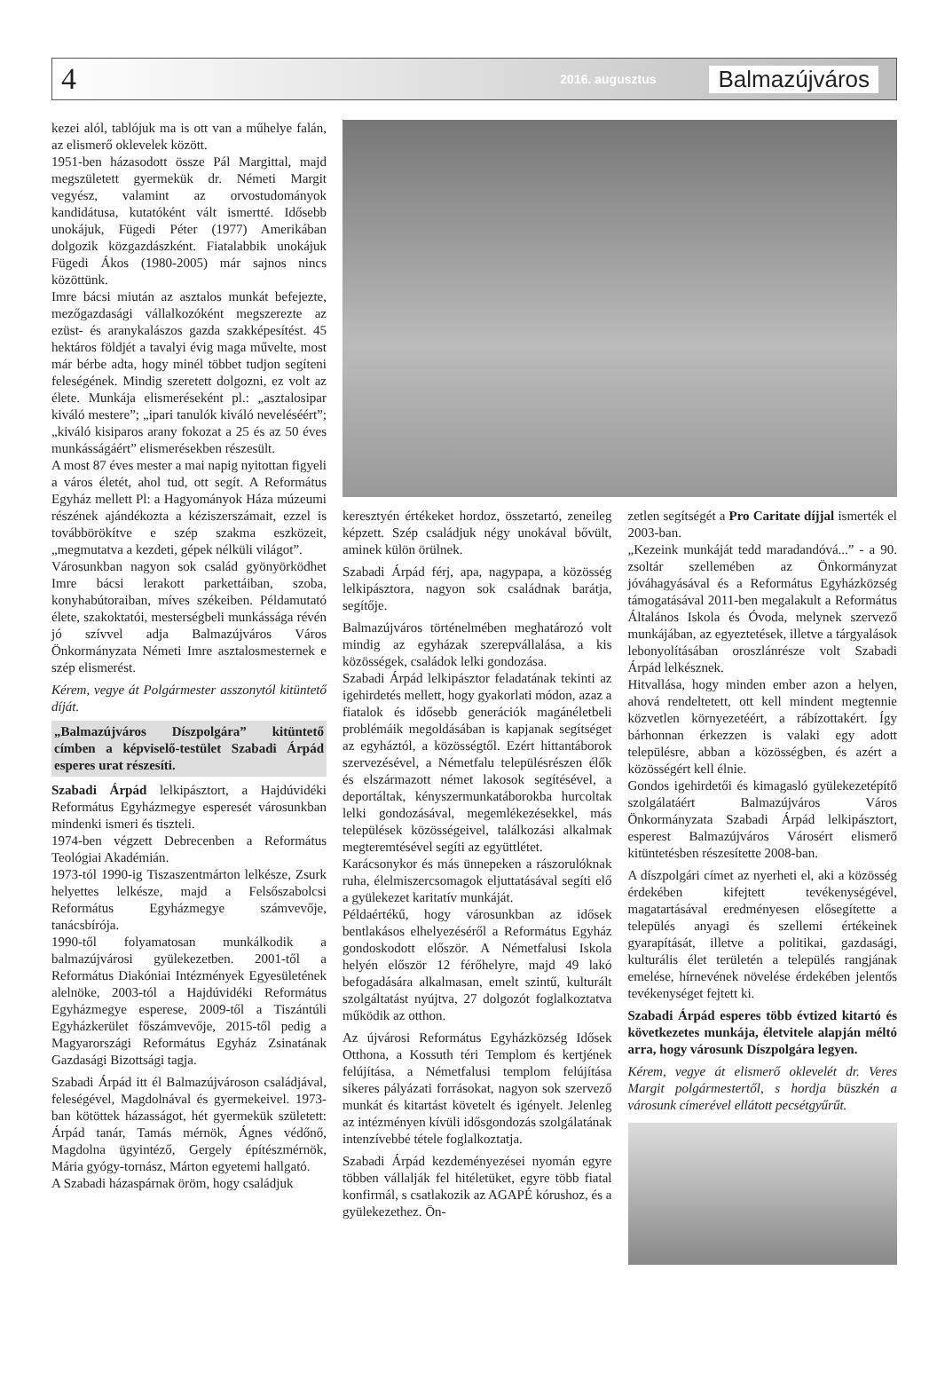4 2016. augusztus Balmazújváros
kezei alól, tablójuk ma is ott van a műhelye falán, az elismerő oklevelek között.
1951-ben házasodott össze Pál Margittal, majd megszületett gyermekük dr. Németi Margit vegyész, valamint az orvostudományok kandidátusa, kutatóként vált ismertté. Idősebb unokájuk, Fügedi Péter (1977) Amerikában dolgozik közgazdászként. Fiatalabbik unokájuk Fügedi Ákos (1980-2005) már sajnos nincs közöttünk.
Imre bácsi miután az asztalos munkát befejezte, mezőgazdasági vállalkozóként megszerezte az ezüst- és aranykalászos gazda szakképesítést. 45 hektáros földjét a tavalyi évig maga művelte, most már bérbe adta, hogy minél többet tudjon segíteni feleségének. Mindig szeretett dolgozni, ez volt az élete. Munkája elismeréseként pl.: „asztalosipar kiváló mestere”; „ipari tanulók kiváló neveléséért”; „kiváló kisiparos arany fokozat a 25 és az 50 éves munkásságáért” elismerésekben részesült.
A most 87 éves mester a mai napig nyitottan figyeli a város életét, ahol tud, ott segít. A Református Egyház mellett Pl: a Hagyományok Háza múzeumi részének ajándékozta a kéziszerszámait, ezzel is továbbörökítve e szép szakma eszközeit, „megmutatva a kezdeti, gépek nélküli világot”.
Városunkban nagyon sok család gyönyörködhet Imre bácsi lerakott parkettáiban, szoba, konyhabútoraiban, míves székeiben. Példamutató élete, szakoktatói, mesterségbeli munkássága révén jó szívvel adja Balmazújváros Város Önkormányzata Németi Imre asztalosmesternek e szép elismerést.
Kérem, vegye át Polgármester asszonytól kitüntető díját.
„Balmazújváros Díszpolgára” kitüntető címben a képviselő-testület Szabadi Árpád esperes urat részesíti.
Szabadi Árpád lelkipásztort, a Hajdúvidéki Református Egyházmegye esperesét városunkban mindenki ismeri és tiszteli.
1974-ben végzett Debrecenben a Református Teológiai Akadémián.
1973-tól 1990-ig Tiszaszentmárton lelkésze, Zsurk helyettes lelkésze, majd a Felsőszabolcsi Református Egyházmegye számvevője, tanácsbírója.
1990-től folyamatosan munkálkodik a balmazújvárosi gyülekezetben. 2001-től a Református Diakóniai Intézmények Egyesületének alelnöke, 2003-tól a Hajdúvidéki Református Egyházmegye esperese, 2009-től a Tiszántúli Egyházkerület főszámvevője, 2015-től pedig a Magyarországi Református Egyház Zsinatának Gazdasági Bizottsági tagja.
Szabadi Árpád itt él Balmazújvároson családjával, feleségével, Magdolnával és gyermekeivel. 1973-ban kötöttek házasságot, hét gyermekük született: Árpád tanár, Tamás mérnök, Ágnes védőnő, Magdolna ügyintéző, Gergely építészmérnök, Mária gyógy-tornász, Márton egyetemi hallgató.
A Szabadi házaspárnak öröm, hogy családjuk
keresztyén értékeket hordoz, összetartó, zeneileg képzett. Szép családjuk négy unokával bővült, aminek külön örülnek.
Szabadi Árpád férj, apa, nagypapa, a közösség lelkipásztora, nagyon sok családnak barátja, segítője.
Balmazújváros történelmében meghatározó volt mindig az egyházak szerepvállalása, a kis közösségek, családok lelki gondozása.
Szabadi Árpád lelkipásztor feladatának tekinti az igehirdetés mellett, hogy gyakorlati módon, azaz a fiatalok és idősebb generációk magánéletbeli problémáik megoldásában is kapjanak segítséget az egyháztól, a közösségtől. Ezért hittantáborok szervezésével, a Németfalu településrészen élők és elszármazott német lakosok segítésével, a deportáltak, kényszermunkatáborokba hurcoltak lelki gondozásával, megemlékezésekkel, más települések közösségeivel, találkozási alkalmak megteremtésével segíti az együttlétet.
Karácsonykor és más ünnepeken a rászorulóknak ruha, élelmiszercsomagok eljuttatásával segíti elő a gyülekezet karitatív munkáját.
Példaértékű, hogy városunkban az idősek bentlakásos elhelyezéséről a Református Egyház gondoskodott először. A Németfalusi Iskola helyén először 12 férőhelyre, majd 49 lakó befogadására alkalmasan, emelt szintű, kulturált szolgáltatást nyújtva, 27 dolgozót foglalkoztatva működik az otthon.
Az újvárosi Református Egyházközség Idősek Otthona, a Kossuth téri Templom és kertjének felújítása, a Németfalusi templom felújítása sikeres pályázati forrásokat, nagyon sok szervező munkát és kitartást követelt és igényelt. Jelenleg az intézményen kívüli idősgondozás szolgálatának intenzívebbé tétele foglalkoztatja.
Szabadi Árpád kezdeményezései nyomán egyre többen vállalják fel hitéletüket, egyre több fiatal konfirmál, s csatlakozik az AGAPÉ kórushoz, és a gyülekezethez. Ön-
zetlen segítségét a Pro Caritate díjjal ismerték el 2003-ban.
„Kezeink munkáját tedd maradandóvá...” - a 90. zsoltár szellemében az Önkormányzat jóváhagyásával és a Református Egyházközség támogatásával 2011-ben megalakult a Református Általános Iskola és Óvoda, melynek szervező munkájában, az egyeztetések, illetve a tárgyalások lebonyolításában oroszlánrésze volt Szabadi Árpád lelkésznek.
Hitvallása, hogy minden ember azon a helyen, ahová rendeltetett, ott kell mindent megtennie közvetlen környezetéért, a rábízottakért. Így bárhonnan érkezzen is valaki egy adott településre, abban a közösségben, és azért a közösségért kell élnie.
Gondos igehirdetői és kimagasló gyülekezetépítő szolgálatáért Balmazújváros Város Önkormányzata Szabadi Árpád lelkipásztort, esperest Balmazújváros Városért elismerő kitüntetésben részesítette 2008-ban.
A díszpolgári címet az nyerheti el, aki a közösség érdekében kifejtett tevékenységével, magatartásával eredményesen elősegítette a település anyagi és szellemi értékeinek gyarapítását, illetve a politikai, gazdasági, kulturális élet területén a település rangjának emelése, hírnevének növelése érdekében jelentős tevékenységet fejtett ki.
Szabadi Árpád esperes több évtized kitartó és következetes munkája, életvitele alapján méltó arra, hogy városunk Díszpolgára legyen.
Kérem, vegye át elismerő oklevelét dr. Veres Margit polgármestertől, s hordja büszkén a városunk címerével ellátott pecsétgyűrűt.